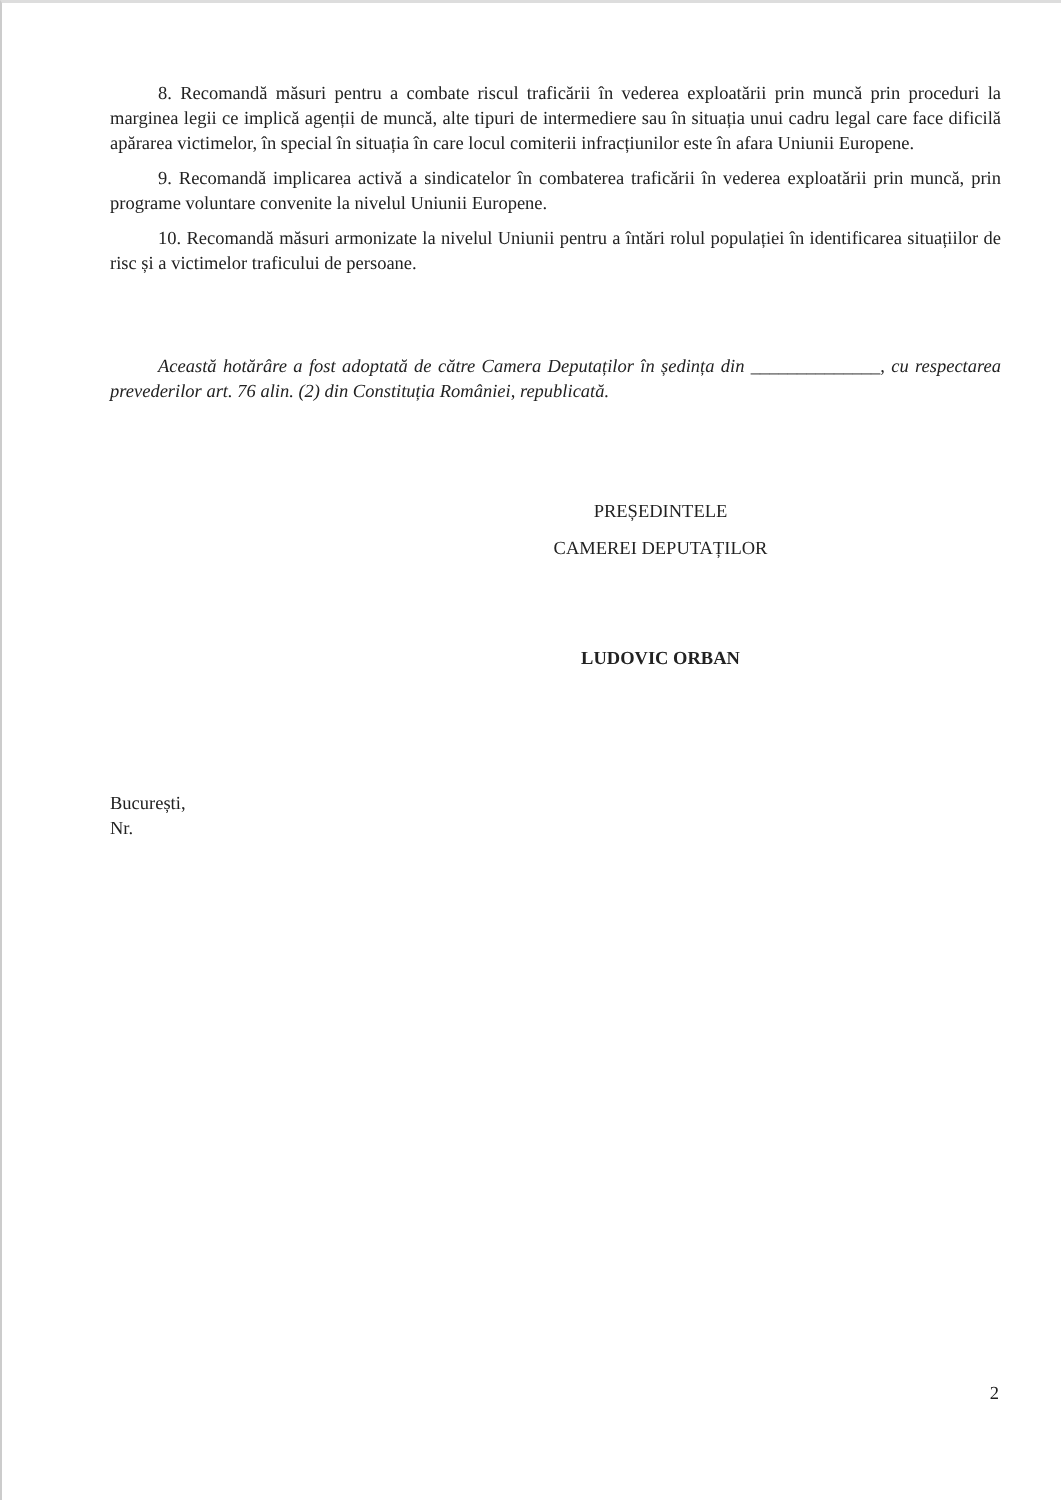8. Recomandă măsuri pentru a combate riscul traficării în vederea exploatării prin muncă prin proceduri la marginea legii ce implică agenții de muncă, alte tipuri de intermediere sau în situația unui cadru legal care face dificilă apărarea victimelor, în special în situația în care locul comiterii infracțiunilor este în afara Uniunii Europene.
9. Recomandă implicarea activă a sindicatelor în combaterea traficării în vederea exploatării prin muncă, prin programe voluntare convenite la nivelul Uniunii Europene.
10. Recomandă măsuri armonizate la nivelul Uniunii pentru a întări rolul populației în identificarea situațiilor de risc și a victimelor traficului de persoane.
Această hotărâre a fost adoptată de către Camera Deputaților în ședința din ______________, cu respectarea prevederilor art. 76 alin. (2) din Constituția României, republicată.
PREȘEDINTELE
CAMEREI DEPUTAȚILOR
LUDOVIC ORBAN
București,
Nr.
2